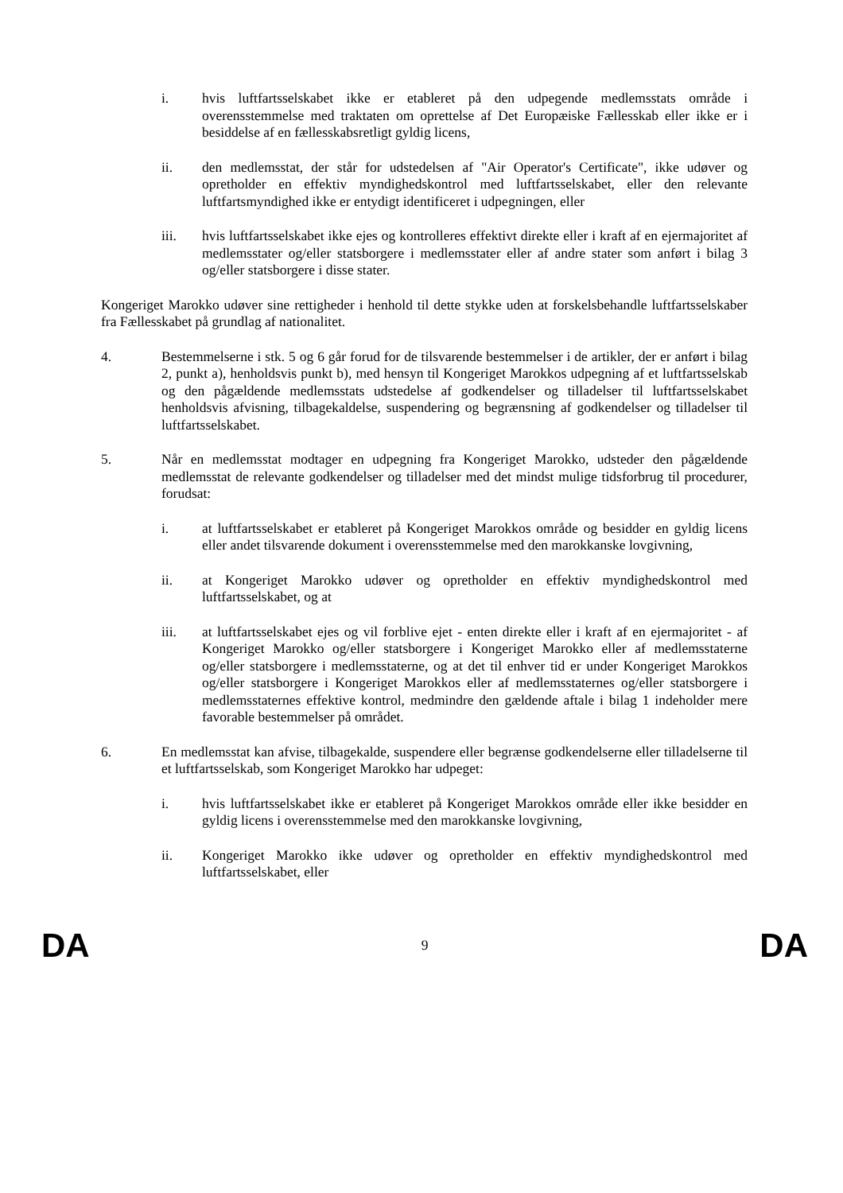i. hvis luftfartsselskabet ikke er etableret på den udpegende medlemsstats område i overensstemmelse med traktaten om oprettelse af Det Europæiske Fællesskab eller ikke er i besiddelse af en fællesskabsretligt gyldig licens,
ii. den medlemsstat, der står for udstedelsen af "Air Operator's Certificate", ikke udøver og opretholder en effektiv myndighedskontrol med luftfartsselskabet, eller den relevante luftfartsmyndighed ikke er entydigt identificeret i udpegningen, eller
iii. hvis luftfartsselskabet ikke ejes og kontrolleres effektivt direkte eller i kraft af en ejermajoritet af medlemsstater og/eller statsborgere i medlemsstater eller af andre stater som anført i bilag 3 og/eller statsborgere i disse stater.
Kongeriget Marokko udøver sine rettigheder i henhold til dette stykke uden at forskelsbehandle luftfartsselskaber fra Fællesskabet på grundlag af nationalitet.
4. Bestemmelserne i stk. 5 og 6 går forud for de tilsvarende bestemmelser i de artikler, der er anført i bilag 2, punkt a), henholdsvis punkt b), med hensyn til Kongeriget Marokkos udpegning af et luftfartsselskab og den pågældende medlemsstats udstedelse af godkendelser og tilladelser til luftfartsselskabet henholdsvis afvisning, tilbagekaldelse, suspendering og begrænsning af godkendelser og tilladelser til luftfartsselskabet.
5. Når en medlemsstat modtager en udpegning fra Kongeriget Marokko, udsteder den pågældende medlemsstat de relevante godkendelser og tilladelser med det mindst mulige tidsforbrug til procedurer, forudsat:
i. at luftfartsselskabet er etableret på Kongeriget Marokkos område og besidder en gyldig licens eller andet tilsvarende dokument i overensstemmelse med den marokkanske lovgivning,
ii. at Kongeriget Marokko udøver og opretholder en effektiv myndighedskontrol med luftfartsselskabet, og at
iii. at luftfartsselskabet ejes og vil forblive ejet - enten direkte eller i kraft af en ejermajoritet - af Kongeriget Marokko og/eller statsborgere i Kongeriget Marokko eller af medlemsstaterne og/eller statsborgere i medlemsstaterne, og at det til enhver tid er under Kongeriget Marokkos og/eller statsborgere i Kongeriget Marokkos eller af medlemsstaternes og/eller statsborgere i medlemsstaternes effektive kontrol, medmindre den gældende aftale i bilag 1 indeholder mere favorable bestemmelser på området.
6. En medlemsstat kan afvise, tilbagekalde, suspendere eller begrænse godkendelserne eller tilladelserne til et luftfartsselskab, som Kongeriget Marokko har udpeget:
i. hvis luftfartsselskabet ikke er etableret på Kongeriget Marokkos område eller ikke besidder en gyldig licens i overensstemmelse med den marokkanske lovgivning,
ii. Kongeriget Marokko ikke udøver og opretholder en effektiv myndighedskontrol med luftfartsselskabet, eller
DA 9 DA